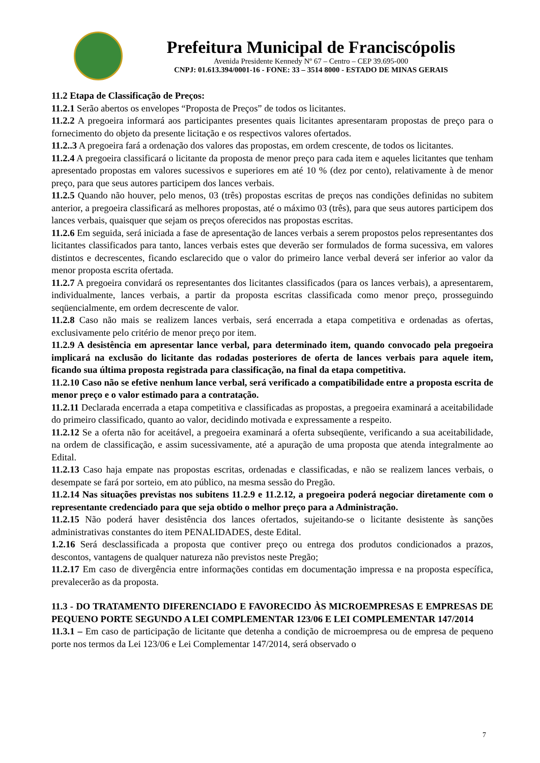Prefeitura Municipal de Franciscópolis
Avenida Presidente Kennedy Nº 67 – Centro – CEP 39.695-000
CNPJ: 01.613.394/0001-16 - FONE: 33 – 3514 8000 - ESTADO DE MINAS GERAIS
11.2 Etapa de Classificação de Preços:
11.2.1 Serão abertos os envelopes “Proposta de Preços” de todos os licitantes.
11.2.2 A pregoeira informará aos participantes presentes quais licitantes apresentaram propostas de preço para o fornecimento do objeto da presente licitação e os respectivos valores ofertados.
11.2..3 A pregoeira fará a ordenação dos valores das propostas, em ordem crescente, de todos os licitantes.
11.2.4 A pregoeira classificará o licitante da proposta de menor preço para cada item e aqueles licitantes que tenham apresentado propostas em valores sucessivos e superiores em até 10 % (dez por cento), relativamente à de menor preço, para que seus autores participem dos lances verbais.
11.2.5 Quando não houver, pelo menos, 03 (três) propostas escritas de preços nas condições definidas no subitem anterior, a pregoeira classificará as melhores propostas, até o máximo 03 (três), para que seus autores participem dos lances verbais, quaisquer que sejam os preços oferecidos nas propostas escritas.
11.2.6 Em seguida, será iniciada a fase de apresentação de lances verbais a serem propostos pelos representantes dos licitantes classificados para tanto, lances verbais estes que deverão ser formulados de forma sucessiva, em valores distintos e decrescentes, ficando esclarecido que o valor do primeiro lance verbal deverá ser inferior ao valor da menor proposta escrita ofertada.
11.2.7 A pregoeira convidará os representantes dos licitantes classificados (para os lances verbais), a apresentarem, individualmente, lances verbais, a partir da proposta escritas classificada como menor preço, prosseguindo seqüencialmente, em ordem decrescente de valor.
11.2.8 Caso não mais se realizem lances verbais, será encerrada a etapa competitiva e ordenadas as ofertas, exclusivamente pelo critério de menor preço por item.
11.2.9 A desistência em apresentar lance verbal, para determinado item, quando convocado pela pregoeira implicará na exclusão do licitante das rodadas posteriores de oferta de lances verbais para aquele item, ficando sua última proposta registrada para classificação, na final da etapa competitiva.
11.2.10 Caso não se efetive nenhum lance verbal, será verificado a compatibilidade entre a proposta escrita de menor preço e o valor estimado para a contratação.
11.2.11 Declarada encerrada a etapa competitiva e classificadas as propostas, a pregoeira examinará a aceitabilidade do primeiro classificado, quanto ao valor, decidindo motivada e expressamente a respeito.
11.2.12 Se a oferta não for aceitável, a pregoeira examinará a oferta subseqüente, verificando a sua aceitabilidade, na ordem de classificação, e assim sucessivamente, até a apuração de uma proposta que atenda integralmente ao Edital.
11.2.13 Caso haja empate nas propostas escritas, ordenadas e classificadas, e não se realizem lances verbais, o desempate se fará por sorteio, em ato público, na mesma sessão do Pregão.
11.2.14 Nas situações previstas nos subitens 11.2.9 e 11.2.12, a pregoeira poderá negociar diretamente com o representante credenciado para que seja obtido o melhor preço para a Administração.
11.2.15 Não poderá haver desistência dos lances ofertados, sujeitando-se o licitante desistente às sanções administrativas constantes do item PENALIDADES, deste Edital.
1.2.16 Será desclassificada a proposta que contiver preço ou entrega dos produtos condicionados a prazos, descontos, vantagens de qualquer natureza não previstos neste Pregão;
11.2.17 Em caso de divergência entre informações contidas em documentação impressa e na proposta específica, prevalecerão as da proposta.
11.3 - DO TRATAMENTO DIFERENCIADO E FAVORECIDO ÀS MICROEMPRESAS E EMPRESAS DE PEQUENO PORTE SEGUNDO A LEI COMPLEMENTAR 123/06 E LEI COMPLEMENTAR 147/2014
11.3.1 – Em caso de participação de licitante que detenha a condição de microempresa ou de empresa de pequeno porte nos termos da Lei 123/06 e Lei Complementar 147/2014, será observado o
7